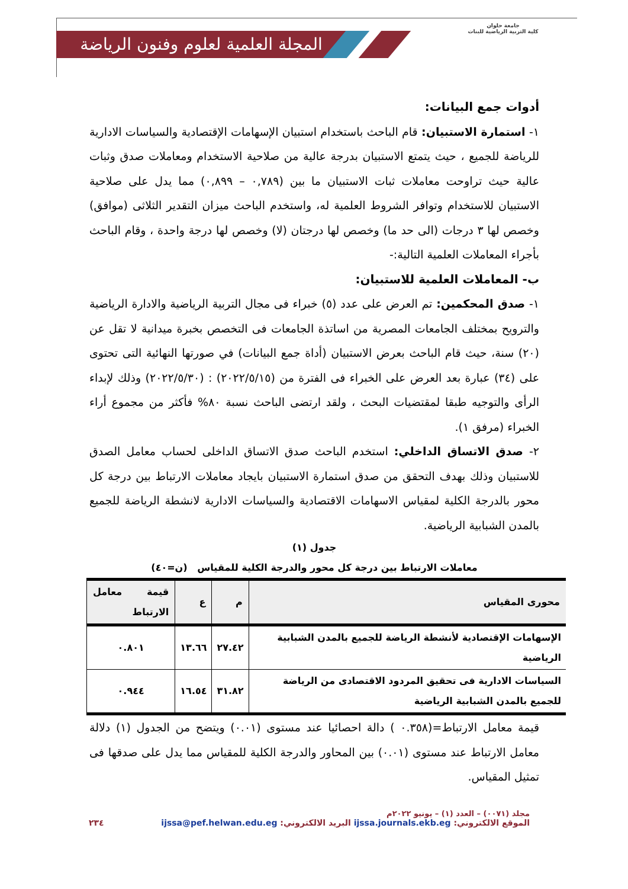المجلة العلمية لعلوم وفنون الرياضة
جامعة حلوان
كلية التربية الرياضية للبنات
أدوات جمع البيانات:
١- استمارة الاستبيان: قام الباحث باستخدام استبيان الإسهامات الإقتصادية والسياسات الادارية للرياضة للجميع ، حيث يتمتع الاستبيان بدرجة عالية من صلاحية الاستخدام ومعاملات صدق وثبات عالية حيث تراوحت معاملات ثبات الاستبيان ما بين (٠,٧٨٩ – ٠,٨٩٩) مما يدل على صلاحية الاستبيان للاستخدام وتوافر الشروط العلمية له، واستخدم الباحث ميزان التقدير الثلاثى (موافق) وخصص لها ٣ درجات (الى حد ما) وخصص لها درجتان (لا) وخصص لها درجة واحدة ، وقام الباحث بأجراء المعاملات العلمية التالية:-
ب- المعاملات العلمية للاستبيان:
١- صدق المحكمين: تم العرض على عدد (٥) خبراء فى مجال التربية الرياضية والادارة الرياضية والترويح بمختلف الجامعات المصرية من اساتذة الجامعات فى التخصص بخبرة ميدانية لا تقل عن (٢٠) سنة، حيث قام الباحث بعرض الاستبيان (أداة جمع البيانات) في صورتها النهائية التى تحتوى على (٣٤) عبارة بعد العرض على الخبراء فى الفترة من (٢٠٢٢/٥/١٥) : (٢٠٢٢/٥/٣٠) وذلك لإبداء الرأى والتوجيه طبقا لمقتضيات البحث ، ولقد ارتضى الباحث نسبة ٨٠% فأكثر من مجموع أراء الخبراء (مرفق ١).
٢- صدق الاتساق الداخلي: استخدم الباحث صدق الاتساق الداخلى لحساب معامل الصدق للاستبيان وذلك بهدف التحقق من صدق استمارة الاستبيان بايجاد معاملات الارتباط بين درجة كل محور بالدرجة الكلية لمقياس الاسهامات الاقتصادية والسياسات الادارية لانشطة الرياضة للجميع بالمدن الشبابية الرياضية.
جدول (١)
معاملات الارتباط بين درجة كل محور والدرجة الكلية للمقياس (ن=٤٠)
| محورى المقياس | م | ع | قيمة معامل الارتباط |
| --- | --- | --- | --- |
| الإسهامات الإقتصادية لأنشطة الرياضة للجميع بالمدن الشبابية الرياضية | ٢٧.٤٢ | ١٣.٦٦ | ٠.٨٠١ |
| السياسات الادارية فى تحقيق المردود الاقتصادى من الرياضة للجميع بالمدن الشبابية الرياضية | ٣١.٨٢ | ١٦.٥٤ | ٠.٩٤٤ |
قيمة معامل الارتباط=(٠.٣٥٨ ) دالة احصائيا عند مستوى (٠.٠١) ويتضح من الجدول (١) دلالة معامل الارتباط عند مستوى (٠.٠١) بين المحاور والدرجة الكلية للمقياس مما يدل على صدقها فى تمثيل المقياس.
مجلد (٠٠٧١) – العدد (١) – يونيو ٢٠٢٢م
الموقع الالكتروني: ijssa.journals.ekb.eg البريد الالكتروني: ijssa@pef.helwan.edu.eg ٢٣٤